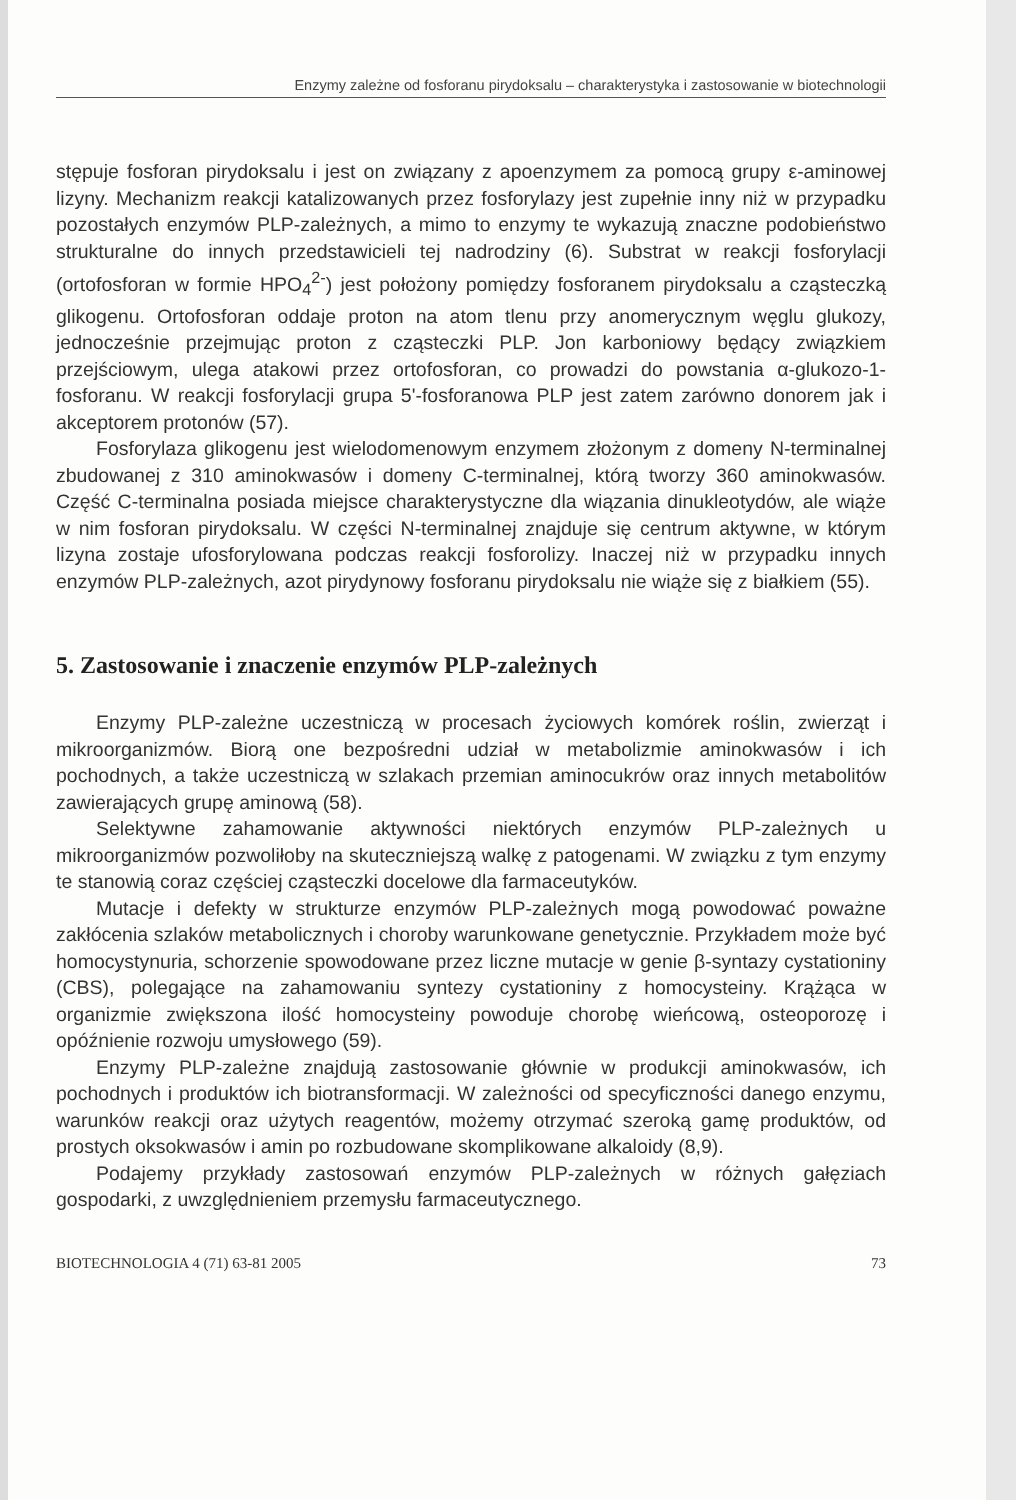Enzymy zależne od fosforanu pirydoksalu – charakterystyka i zastosowanie w biotechnologii
stępuje fosforan pirydoksalu i jest on związany z apoenzymem za pomocą grupy ε-aminowej lizyny. Mechanizm reakcji katalizowanych przez fosforylazy jest zupełnie inny niż w przypadku pozostałych enzymów PLP-zależnych, a mimo to enzymy te wykazują znaczne podobieństwo strukturalne do innych przedstawicieli tej nadrodziny (6). Substrat w reakcji fosforylacji (ortofosforan w formie HPO<sub>4</sub><sup>2-</sup>) jest położony pomiędzy fosforanem pirydoksalu a cząsteczką glikogenu. Ortofosforan oddaje proton na atom tlenu przy anomerycznym węglu glukozy, jednocześnie przejmując proton z cząsteczki PLP. Jon karboniowy będący związkiem przejściowym, ulega atakowi przez ortofosforan, co prowadzi do powstania α-glukozo-1-fosforanu. W reakcji fosforylacji grupa 5'-fosforanowa PLP jest zatem zarówno donorem jak i akceptorem protonów (57).
Fosforylaza glikogenu jest wielodomenowym enzymem złożonym z domeny N-terminalnej zbudowanej z 310 aminokwasów i domeny C-terminalnej, którą tworzy 360 aminokwasów. Część C-terminalna posiada miejsce charakterystyczne dla wiązania dinukleotydów, ale wiąże w nim fosforan pirydoksalu. W części N-terminalnej znajduje się centrum aktywne, w którym lizyna zostaje ufosforylowana podczas reakcji fosforolizy. Inaczej niż w przypadku innych enzymów PLP-zależnych, azot pirydynowy fosforanu pirydoksalu nie wiąże się z białkiem (55).
5. Zastosowanie i znaczenie enzymów PLP-zależnych
Enzymy PLP-zależne uczestniczą w procesach życiowych komórek roślin, zwierząt i mikroorganizmów. Biorą one bezpośredni udział w metabolizmie aminokwasów i ich pochodnych, a także uczestniczą w szlakach przemian aminocukrów oraz innych metabolitów zawierających grupę aminową (58).
Selektywne zahamowanie aktywności niektórych enzymów PLP-zależnych u mikroorganizmów pozwoliłoby na skuteczniejszą walkę z patogenami. W związku z tym enzymy te stanowią coraz częściej cząsteczki docelowe dla farmaceutyków.
Mutacje i defekty w strukturze enzymów PLP-zależnych mogą powodować poważne zakłócenia szlaków metabolicznych i choroby warunkowane genetycznie. Przykładem może być homocystynuria, schorzenie spowodowane przez liczne mutacje w genie β-syntazy cystationiny (CBS), polegające na zahamowaniu syntezy cystationiny z homocysteiny. Krążąca w organizmie zwiększona ilość homocysteiny powoduje chorobę wieńcową, osteoporozę i opóźnienie rozwoju umysłowego (59).
Enzymy PLP-zależne znajdują zastosowanie głównie w produkcji aminokwasów, ich pochodnych i produktów ich biotransformacji. W zależności od specyficzności danego enzymu, warunków reakcji oraz użytych reagentów, możemy otrzymać szeroką gamę produktów, od prostych oksokwasów i amin po rozbudowane skomplikowane alkaloidy (8,9).
Podajemy przykłady zastosowań enzymów PLP-zależnych w różnych gałęziach gospodarki, z uwzględnieniem przemysłu farmaceutycznego.
BIOTECHNOLOGIA 4 (71) 63-81 2005 73